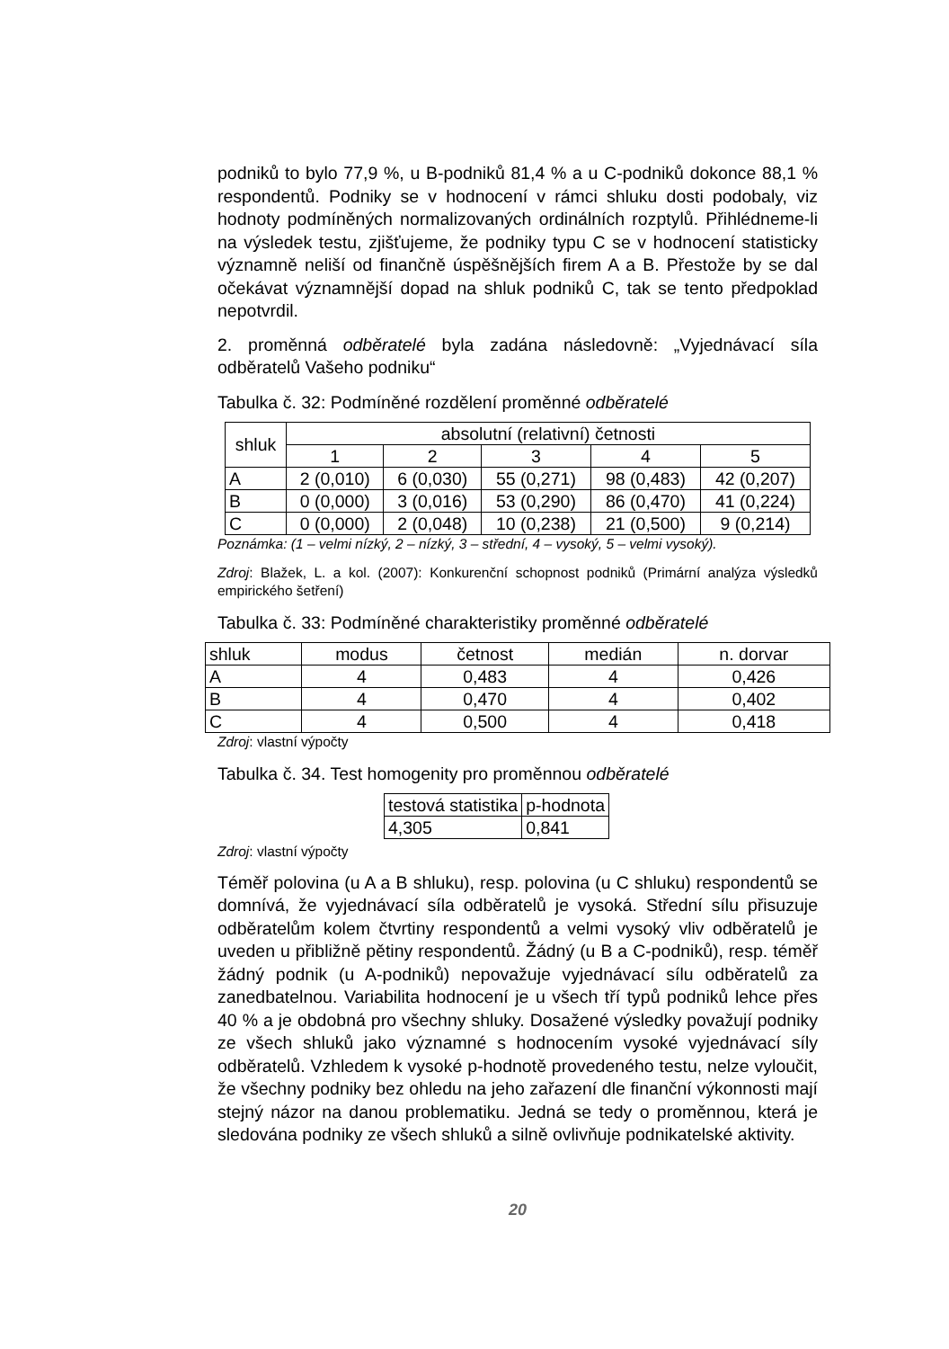podniků to bylo 77,9 %, u B-podniků 81,4 % a u C-podniků dokonce 88,1 % respondentů. Podniky se v hodnocení v rámci shluku dosti podobaly, viz hodnoty podmíněných normalizovaných ordinálních rozptylů. Přihlédneme-li na výsledek testu, zjišťujeme, že podniky typu C se v hodnocení statisticky významně neliší od finančně úspěšnějších firem A a B. Přestože by se dal očekávat významnější dopad na shluk podniků C, tak se tento předpoklad nepotvrdil.
2. proměnná odběratelé byla zadána následovně: „Vyjednávací síla odběratelů Vašeho podniku“
Tabulka č. 32: Podmíněné rozdělení proměnné odběratelé
| shluk | absolutní (relativní) četnosti | | | | |
| --- | --- | --- | --- | --- | --- |
| | 1 | 2 | 3 | 4 | 5 |
| A | 2 (0,010) | 6 (0,030) | 55 (0,271) | 98 (0,483) | 42 (0,207) |
| B | 0 (0,000) | 3 (0,016) | 53 (0,290) | 86 (0,470) | 41 (0,224) |
| C | 0 (0,000) | 2 (0,048) | 10 (0,238) | 21 (0,500) | 9 (0,214) |
Poznámka: (1 – velmi nízký, 2 – nízký, 3 – střední, 4 – vysoký, 5 – velmi vysoký).
Zdroj: Blažek, L. a kol. (2007): Konkurenční schopnost podniků (Primární analýza výsledků empirického šetření)
Tabulka č. 33: Podmíněné charakteristiky proměnné odběratelé
| shluk | modus | četnost | medián | n. dorvar |
| --- | --- | --- | --- | --- |
| A | 4 | 0,483 | 4 | 0,426 |
| B | 4 | 0,470 | 4 | 0,402 |
| C | 4 | 0,500 | 4 | 0,418 |
Zdroj: vlastní výpočty
Tabulka č. 34. Test homogenity pro proměnnou odběratelé
| testová statistika | p-hodnota |
| --- | --- |
| 4,305 | 0,841 |
Zdroj: vlastní výpočty
Téměř polovina (u A a B shluku), resp. polovina (u C shluku) respondentů se domnívá, že vyjednávací síla odběratelů je vysoká. Střední sílu přisuzuje odběratelům kolem čtvrtiny respondentů a velmi vysoký vliv odběratelů je uveden u přibližně pětiny respondentů. Žádný (u B a C-podniků), resp. téměř žádný podnik (u A-podniků) nepovažuje vyjednávací sílu odběratelů za zanedbatelnou. Variabilita hodnocení je u všech tří typů podniků lehce přes 40 % a je obdobná pro všechny shluky. Dosažené výsledky považují podniky ze všech shluků jako významné s hodnocením vysoké vyjednávací síly odběratelů. Vzhledem k vysoké p-hodnotě provedeného testu, nelze vyloučit, že všechny podniky bez ohledu na jeho zařazení dle finanční výkonnosti mají stejný názor na danou problematiku. Jedná se tedy o proměnnou, která je sledována podniky ze všech shluků a silně ovlivňuje podnikatelské aktivity.
20